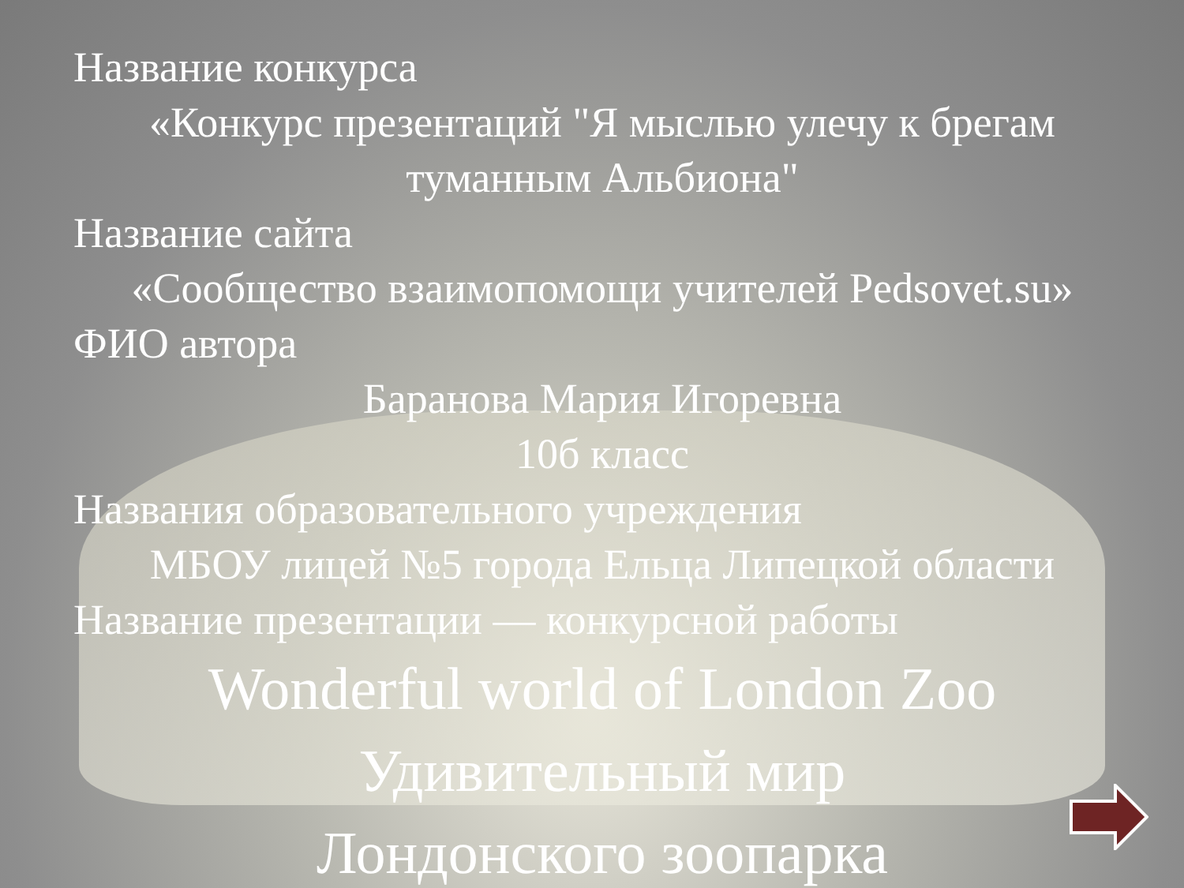Название конкурса
«Конкурс презентаций "Я мыслью улечу к брегам туманным Альбиона"
Название сайта
«Сообщество взаимопомощи учителей Pedsovet.su»
ФИО автора
Баранова Мария Игоревна
10б класс
Названия образовательного учреждения
МБОУ лицей №5 города Ельца Липецкой области
Название презентации — конкурсной работы
Wonderful world of London Zoo
Удивительный мир
Лондонского зоопарка